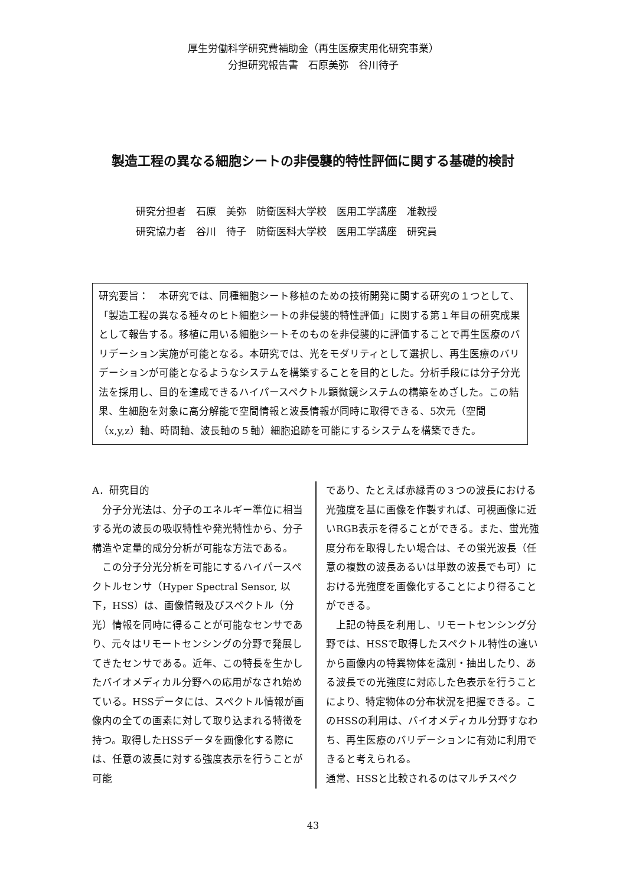厚生労働科学研究費補助金（再生医療実用化研究事業）
分担研究報告書　石原美弥　谷川待子
製造工程の異なる細胞シートの非侵襲的特性評価に関する基礎的検討
研究分担者　石原　美弥　防衛医科大学校　医用工学講座　准教授
研究協力者　谷川　待子　防衛医科大学校　医用工学講座　研究員
研究要旨：　本研究では、同種細胞シート移植のための技術開発に関する研究の１つとして、「製造工程の異なる種々のヒト細胞シートの非侵襲的特性評価」に関する第１年目の研究成果として報告する。移植に用いる細胞シートそのものを非侵襲的に評価することで再生医療のバリデーション実施が可能となる。本研究では、光をモダリティとして選択し、再生医療のバリデーションが可能となるようなシステムを構築することを目的とした。分析手段には分子分光法を採用し、目的を達成できるハイパースペクトル顕微鏡システムの構築をめざした。この結果、生細胞を対象に高分解能で空間情報と波長情報が同時に取得できる、5次元（空間（x,y,z）軸、時間軸、波長軸の５軸）細胞追跡を可能にするシステムを構築できた。
A．研究目的
分子分光法は、分子のエネルギー準位に相当する光の波長の吸収特性や発光特性から、分子構造や定量的成分分析が可能な方法である。
この分子分光分析を可能にするハイパースペクトルセンサ（Hyper Spectral Sensor, 以下，HSS）は、画像情報及びスペクトル（分光）情報を同時に得ることが可能なセンサであり、元々はリモートセンシングの分野で発展してきたセンサである。近年、この特長を生かしたバイオメディカル分野への応用がなされ始めている。HSSデータには、スペクトル情報が画像内の全ての画素に対して取り込まれる特徴を持つ。取得したHSSデータを画像化する際には、任意の波長に対する強度表示を行うことが可能
であり、たとえば赤緑青の３つの波長における光強度を基に画像を作製すれば、可視画像に近いRGB表示を得ることができる。また、蛍光強度分布を取得したい場合は、その蛍光波長（任意の複数の波長あるいは単数の波長でも可）における光強度を画像化することにより得ることができる。
上記の特長を利用し、リモートセンシング分野では、HSSで取得したスペクトル特性の違いから画像内の特異物体を識別・抽出したり、ある波長での光強度に対応した色表示を行うことにより、特定物体の分布状況を把握できる。このHSSの利用は、バイオメディカル分野すなわち、再生医療のバリデーションに有効に利用できると考えられる。
通常、HSSと比較されるのはマルチスペク
43